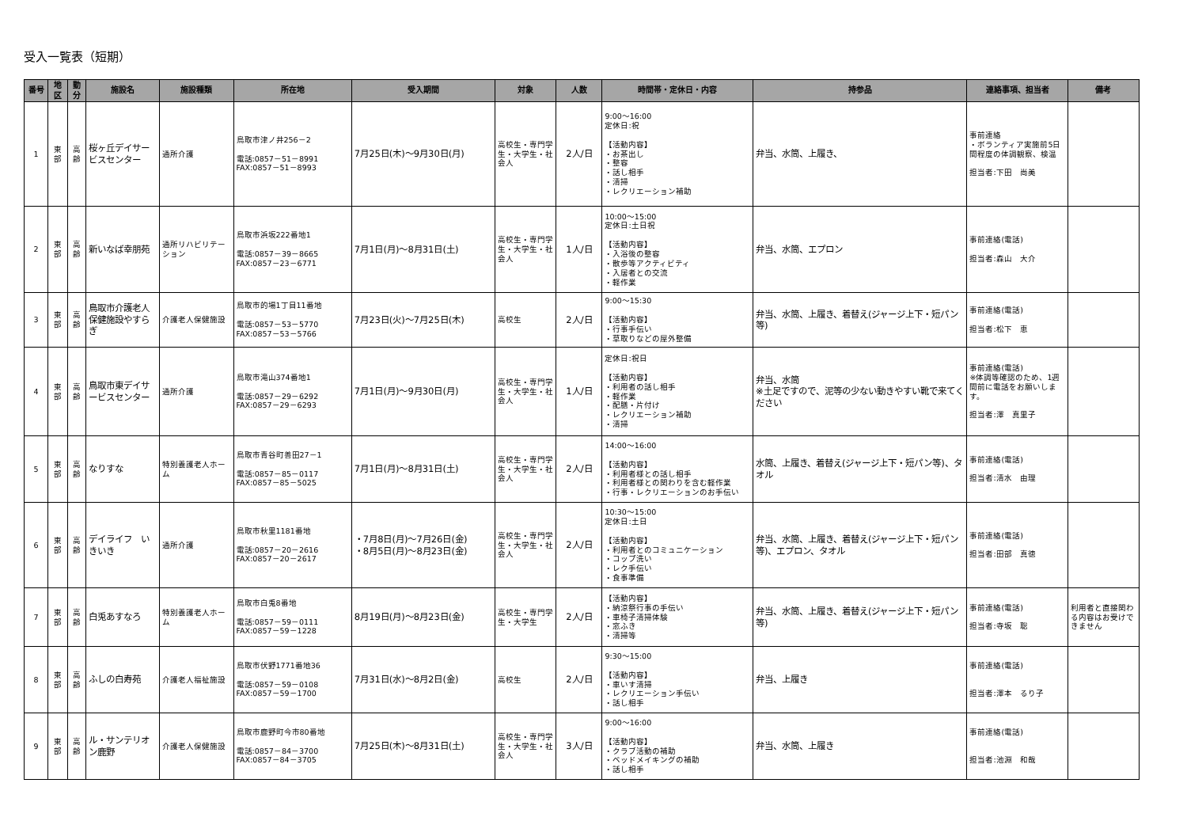受入一覧表（短期）
| 番号 | 地区 | 勤分 | 施設名 | 施設種類 | 所在地 | 受入期間 | 対象 | 人数 | 時間帯・定休日・内容 | 持参品 | 連絡事項、担当者 | 備考 |
| --- | --- | --- | --- | --- | --- | --- | --- | --- | --- | --- | --- | --- |
| 1 | 東 部 | 高 齢 | 桜ヶ丘デイサービスセンター | 通所介護 | 鳥取市津ノ井256－2 電話:0857－51－8991 FAX:0857－51－8993 | 7月25日(木)～9月30日(月) | 高校生・専門学生・大学生・社会人 | 2人/日 | 9:00～16:00 定休日:祝 【活動内容】 ・お茶出し ・整容 ・話し相手 ・清掃 ・レクリエーション補助 | 弁当、水筒、上履き、 | 事前連絡 ・ボランティア実施前5日間程度の体調観察、検温 担当者:下田 尚美 | |
| 2 | 東 部 | 高 齢 | 新いなば幸朋苑 | 通所リハビリテーション | 鳥取市浜坂222番地1 電話:0857－39－8665 FAX:0857－23－6771 | 7月1日(月)～8月31日(土) | 高校生・専門学生・大学生・社会人 | 1人/日 | 10:00～15:00 定休日:土日祝 【活動内容】 ・入浴後の整容 ・散歩等アクティビティ ・入居者との交流 ・軽作業 | 弁当、水筒、エプロン | 事前連絡(電話) 担当者:森山 大介 | |
| 3 | 東 部 | 高 齢 | 鳥取市介護老人保健施設やすらぎ | 介護老人保健施設 | 鳥取市的場1丁目11番地 電話:0857－53－5770 FAX:0857－53－5766 | 7月23日(火)～7月25日(木) | 高校生 | 2人/日 | 9:00～15:30 【活動内容】 ・行事手伝い ・草取りなどの屋外整備 | 弁当、水筒、上履き、着替え(ジャージ上下・短パン等) | 事前連絡(電話) 担当者:松下 恵 | |
| 4 | 東 部 | 高 齢 | 鳥取市東デイサービスセンター | 通所介護 | 鳥取市滝山374番地1 電話:0857－29－6292 FAX:0857－29－6293 | 7月1日(月)～9月30日(月) | 高校生・専門学生・大学生・社会人 | 1人/日 | 定休日:祝日 【活動内容】 ・利用者の話し相手 ・軽作業 ・配膳・片付け ・レクリエーション補助 ・清掃 | 弁当、水筒 ※土足ですので、泥等の少ない動きやすい靴で来てください | 事前連絡(電話) ※体調等確認のため、1週間前に電話をお願いします。 担当者:澤 真里子 | |
| 5 | 東 部 | 高 齢 | なりすな | 特別養護老人ホーム | 鳥取市青谷町善田27－1 電話:0857－85－0117 FAX:0857－85－5025 | 7月1日(月)～8月31日(土) | 高校生・専門学生・大学生・社会人 | 2人/日 | 14:00～16:00 【活動内容】 ・利用者様との話し相手 ・利用者様との関わりを含む軽作業 ・行事・レクリエーションのお手伝い | 水筒、上履き、着替え(ジャージ上下・短パン等)、タオル | 事前連絡(電話) 担当者:清水 由理 | |
| 6 | 東 部 | 高 齢 | デイライフ いきいき | 通所介護 | 鳥取市秋里1181番地 電話:0857－20－2616 FAX:0857－20－2617 | ・7月8日(月)～7月26日(金) ・8月5日(月)～8月23日(金) | 高校生・専門学生・大学生・社会人 | 2人/日 | 10:30～15:00 定休日:土日 【活動内容】 ・利用者とのコミュニケーション ・コップ洗い ・レク手伝い ・食事準備 | 弁当、水筒、上履き、着替え(ジャージ上下・短パン等)、エプロン、タオル | 事前連絡(電話) 担当者:田部 真徳 | |
| 7 | 東 部 | 高 齢 | 白兎あすなろ | 特別養護老人ホーム | 鳥取市白兎8番地 電話:0857－59－0111 FAX:0857－59－1228 | 8月19日(月)～8月23日(金) | 高校生・専門学生・大学生 | 2人/日 | 【活動内容】 ・納涼祭行事の手伝い ・車椅子清掃体験 ・窓ふき ・清掃等 | 弁当、水筒、上履き、着替え(ジャージ上下・短パン等) | 事前連絡(電話) 担当者:寺坂 聡 | 利用者と直接関わる内容はお受けできません |
| 8 | 東 部 | 高 齢 | ふしの白寿苑 | 介護老人福祉施設 | 鳥取市伏野1771番地36 電話:0857－59－0108 FAX:0857－59－1700 | 7月31日(水)～8月2日(金) | 高校生 | 2人/日 | 9:30～15:00 【活動内容】 ・車いす清掃 ・レクリエーション手伝い ・話し相手 | 弁当、上履き | 事前連絡(電話) 担当者:澤本 るり子 | |
| 9 | 東 部 | 高 齢 | ル・サンテリオン鹿野 | 介護老人保健施設 | 鳥取市鹿野町今市80番地 電話:0857－84－3700 FAX:0857－84－3705 | 7月25日(木)～8月31日(土) | 高校生・専門学生・大学生・社会人 | 3人/日 | 9:00～16:00 【活動内容】 ・クラブ活動の補助 ・ベッドメイキングの補助 ・話し相手 | 弁当、水筒、上履き | 事前連絡(電話) 担当者:池淵 和哉 | |